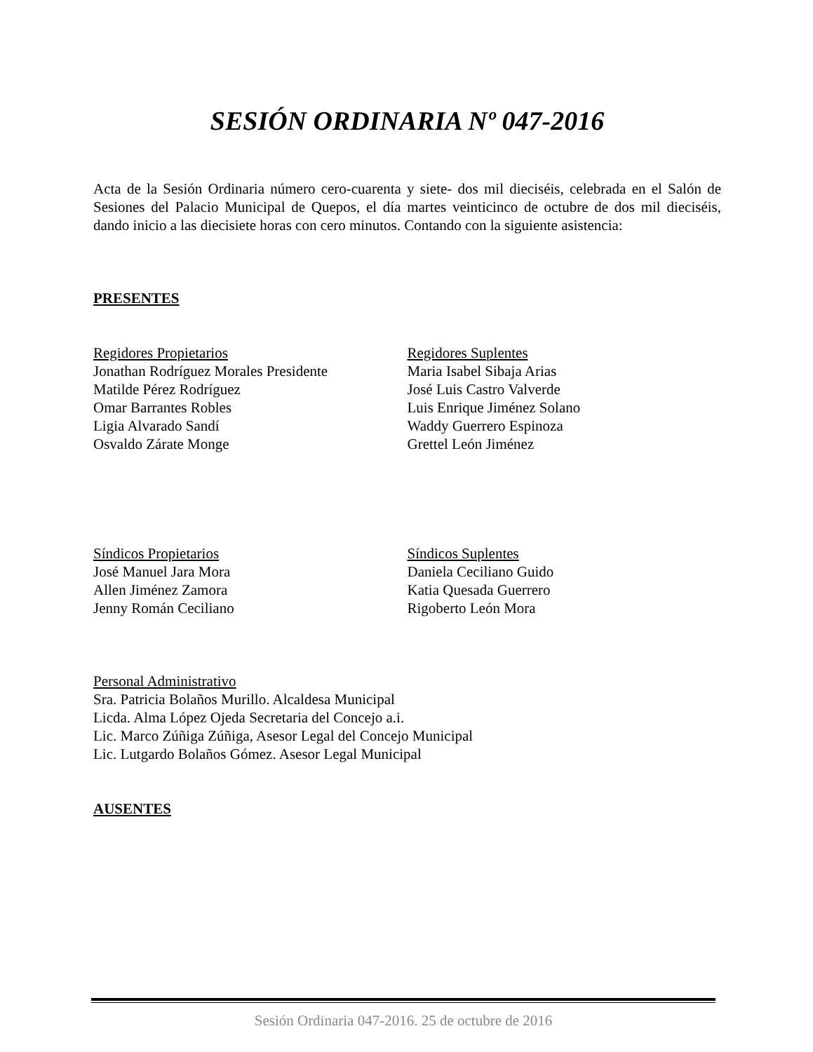SESIÓN ORDINARIA Nº 047-2016
Acta de la Sesión Ordinaria número cero-cuarenta y siete- dos mil dieciséis, celebrada en el Salón de Sesiones del Palacio Municipal de Quepos, el día martes veinticinco de octubre de dos mil dieciséis, dando inicio a las diecisiete horas con cero minutos. Contando con la siguiente asistencia:
PRESENTES
Regidores Propietarios
Jonathan Rodríguez Morales Presidente
Matilde Pérez Rodríguez
Omar Barrantes Robles
Ligia Alvarado Sandí
Osvaldo Zárate Monge
Regidores Suplentes
Maria Isabel Sibaja Arias
José Luis Castro Valverde
Luis Enrique Jiménez Solano
Waddy Guerrero Espinoza
Grettel León Jiménez
Síndicos Propietarios
José Manuel Jara Mora
Allen Jiménez Zamora
Jenny Román Ceciliano
Síndicos Suplentes
Daniela Ceciliano Guido
Katia Quesada Guerrero
Rigoberto León Mora
Personal Administrativo
Sra. Patricia Bolaños Murillo. Alcaldesa Municipal
Licda. Alma López Ojeda Secretaria del Concejo a.i.
Lic. Marco Zúñiga Zúñiga, Asesor Legal del Concejo Municipal
Lic. Lutgardo Bolaños Gómez. Asesor Legal Municipal
AUSENTES
Sesión Ordinaria 047-2016. 25 de octubre de 2016